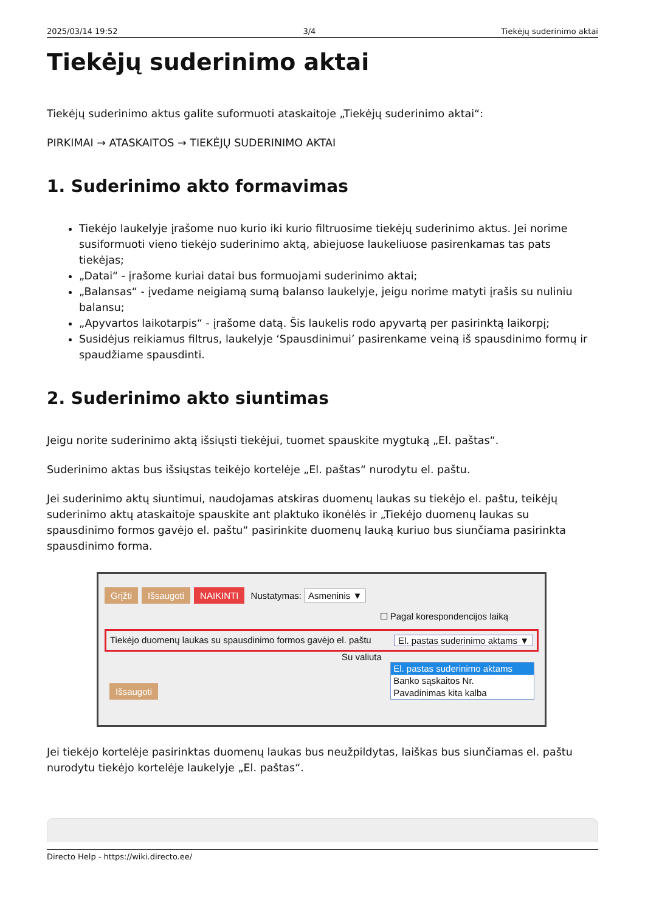2025/03/14 19:52 3/4 Tiekėjų suderinimo aktai
Tiekėjų suderinimo aktai
Tiekėjų suderinimo aktus galite suformuoti ataskaitoje „Tiekėjų suderinimo aktai“:
PIRKIMAI → ATASKAITOS → TIEKĖJŲ SUDERINIMO AKTAI
1. Suderinimo akto formavimas
Tiekėjo laukelyje įrašome nuo kurio iki kurio filtruosime tiekėjų suderinimo aktus. Jei norime susiformuoti vieno tiekėjo suderinimo aktą, abiejuose laukeliuose pasirenkamas tas pats tiekėjas;
„Datai“ - įrašome kuriai datai bus formuojami suderinimo aktai;
„Balansas“ - įvedame neigiamą sumą balanso laukelyje, jeigu norime matyti įrašis su nuliniu balansu;
„Apyvartos laikotarpis“ - įrašome datą. Šis laukelis rodo apyvartą per pasirinktą laikorpį;
Susidėjus reikiamus filtrus, laukelyje ‘Spausdinimui’ pasirenkame veiną iš spausdinimo formų ir spaudžiame spausdinti.
2. Suderinimo akto siuntimas
Jeigu norite suderinimo aktą išsiųsti tiekėjui, tuomet spauskite mygtuką „El. paštas“.
Suderinimo aktas bus išsiųstas teikėjo kortelėje „El. paštas“ nurodytu el. paštu.
Jei suderinimo aktų siuntimui, naudojamas atskiras duomenų laukas su tiekėjo el. paštu, teikėjų suderinimo aktų ataskaitoje spauskite ant plaktuko ikonėlės ir „Tiekėjo duomenų laukas su spausdinimo formos gavėjo el. paštu“ pasirinkite duomenų lauką kuriuo bus siunčiama pasirinkta spausdinimo forma.
Grįžti Išsaugoti NAIKINTI Nustatymas: Asmeninis ▼
☐ Pagal korespondencijos laiką
Tiekėjo duomenų laukas su spausdinimo formos gavėjo el. paštu El. pastas suderinimo aktams ▼
Su valiuta
El. pastas suderinimo aktams
Banko sąskaitos Nr.
Pavadinimas kita kalba
Išsaugoti
Jei tiekėjo kortelėje pasirinktas duomenų laukas bus neužpildytas, laiškas bus siunčiamas el. paštu nurodytu tiekėjo kortelėje laukelyje „El. paštas“.
Directo Help - https://wiki.directo.ee/